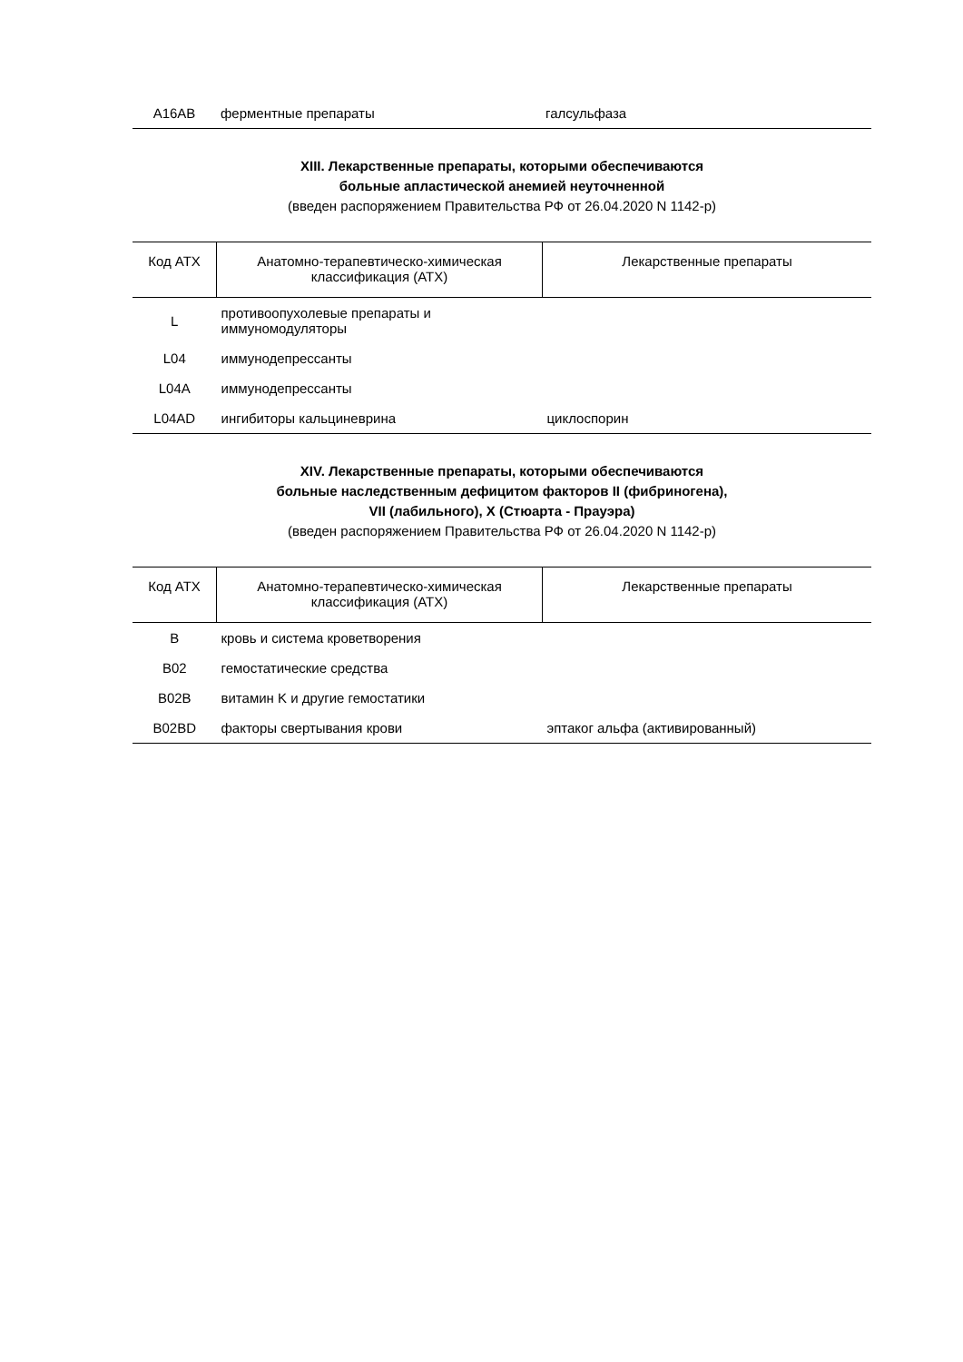| A16AB | ферментные препараты | галсульфаза |
XIII. Лекарственные препараты, которыми обеспечиваются
больные апластической анемией неуточненной
(введен распоряжением Правительства РФ от 26.04.2020 N 1142-р)
| Код АТХ | Анатомно-терапевтическо-химическая классификация (АТХ) | Лекарственные препараты |
| --- | --- | --- |
| L | противоопухолевые препараты и иммуномодуляторы | |
| L04 | иммунодепрессанты | |
| L04A | иммунодепрессанты | |
| L04AD | ингибиторы кальциневрина | циклоспорин |
XIV. Лекарственные препараты, которыми обеспечиваются
больные наследственным дефицитом факторов II (фибриногена),
VII (лабильного), X (Стюарта - Прауэра)
(введен распоряжением Правительства РФ от 26.04.2020 N 1142-р)
| Код АТХ | Анатомно-терапевтическо-химическая классификация (АТХ) | Лекарственные препараты |
| --- | --- | --- |
| B | кровь и система кроветворения | |
| B02 | гемостатические средства | |
| B02B | витамин K и другие гемостатики | |
| B02BD | факторы свертывания крови | эптаког альфа (активированный) |